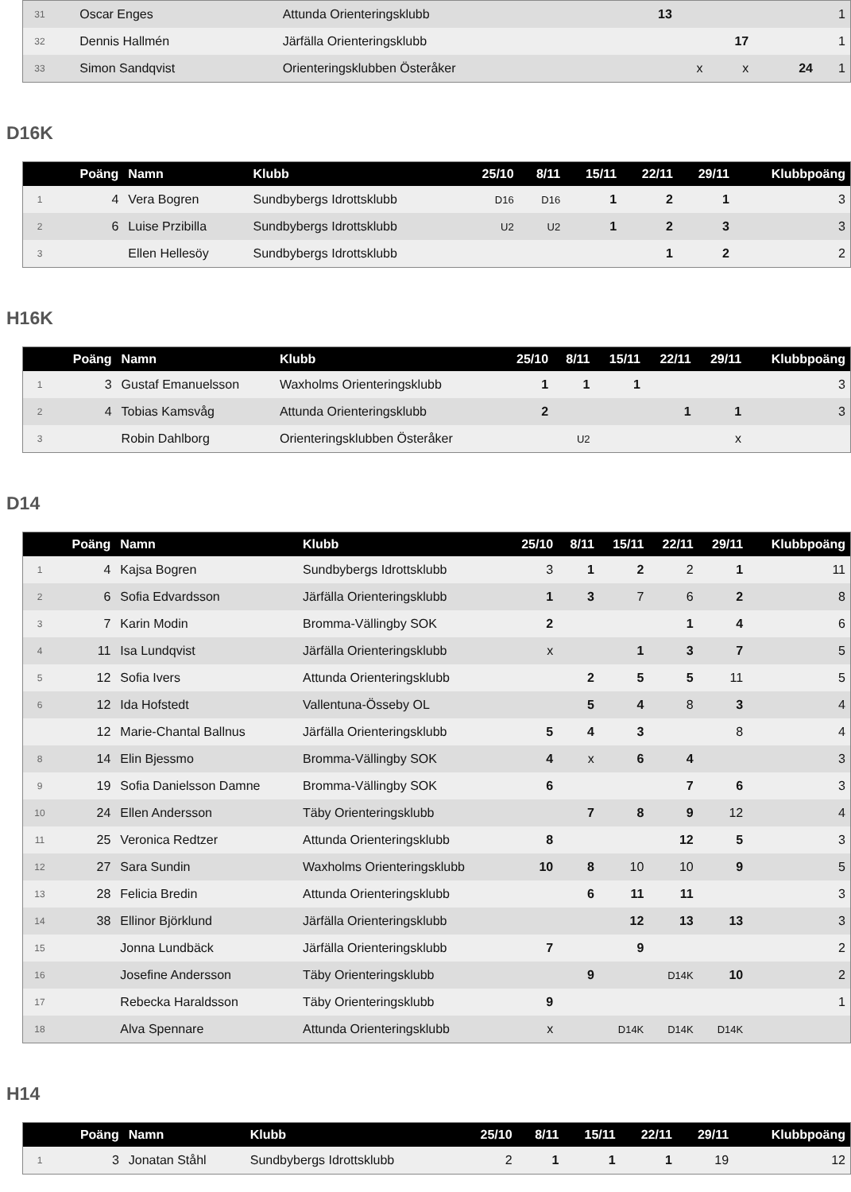| 31 | | Oscar Enges | Attunda Orienteringsklubb | 13 | | | | | 1 |
| 32 | | Dennis Hallmén | Järfälla Orienteringsklubb | | | 17 | | | 1 |
| 33 | | Simon Sandqvist | Orienteringsklubben Österåker | | x | x | | 24 | 1 |
D16K
| | Poäng | Namn | Klubb | 25/10 | 8/11 | 15/11 | 22/11 | 29/11 | Klubbpoäng |
| --- | --- | --- | --- | --- | --- | --- | --- | --- | --- |
| 1 | 4 | Vera Bogren | Sundbybergs Idrottsklubb | D16 | D16 | 1 | 2 | 1 | 3 |
| 2 | 6 | Luise Przibilla | Sundbybergs Idrottsklubb | U2 | U2 | 1 | 2 | 3 | 3 |
| 3 | | Ellen Hellesöy | Sundbybergs Idrottsklubb | | | | 1 | 2 | 2 |
H16K
| | Poäng | Namn | Klubb | 25/10 | 8/11 | 15/11 | 22/11 | 29/11 | Klubbpoäng |
| --- | --- | --- | --- | --- | --- | --- | --- | --- | --- |
| 1 | 3 | Gustaf Emanuelsson | Waxholms Orienteringsklubb | 1 | 1 | 1 | | | 3 |
| 2 | 4 | Tobias Kamsvåg | Attunda Orienteringsklubb | 2 | | | 1 | 1 | 3 |
| 3 | | Robin Dahlborg | Orienteringsklubben Österåker | | U2 | | | x | |
D14
| | Poäng | Namn | Klubb | 25/10 | 8/11 | 15/11 | 22/11 | 29/11 | Klubbpoäng |
| --- | --- | --- | --- | --- | --- | --- | --- | --- | --- |
| 1 | 4 | Kajsa Bogren | Sundbybergs Idrottsklubb | 3 | 1 | 2 | 2 | 1 | 11 |
| 2 | 6 | Sofia Edvardsson | Järfälla Orienteringsklubb | 1 | 3 | 7 | 6 | 2 | 8 |
| 3 | 7 | Karin Modin | Bromma-Vällingby SOK | 2 | | | 1 | 4 | 6 |
| 4 | 11 | Isa Lundqvist | Järfälla Orienteringsklubb | x | | 1 | 3 | 7 | 5 |
| 5 | 12 | Sofia Ivers | Attunda Orienteringsklubb | | 2 | 5 | 5 | 11 | 5 |
| 6 | 12 | Ida Hofstedt | Vallentuna-Össeby OL | | 5 | 4 | 8 | 3 | 4 |
| | 12 | Marie-Chantal Ballnus | Järfälla Orienteringsklubb | 5 | 4 | 3 | | 8 | 4 |
| 8 | 14 | Elin Bjessmo | Bromma-Vällingby SOK | 4 | x | 6 | 4 | | 3 |
| 9 | 19 | Sofia Danielsson Damne | Bromma-Vällingby SOK | 6 | | | 7 | 6 | 3 |
| 10 | 24 | Ellen Andersson | Täby Orienteringsklubb | | 7 | 8 | 9 | 12 | 4 |
| 11 | 25 | Veronica Redtzer | Attunda Orienteringsklubb | 8 | | | 12 | 5 | 3 |
| 12 | 27 | Sara Sundin | Waxholms Orienteringsklubb | 10 | 8 | 10 | 10 | 9 | 5 |
| 13 | 28 | Felicia Bredin | Attunda Orienteringsklubb | | 6 | 11 | 11 | | 3 |
| 14 | 38 | Ellinor Björklund | Järfälla Orienteringsklubb | | | 12 | 13 | 13 | 3 |
| 15 | | Jonna Lundbäck | Järfälla Orienteringsklubb | 7 | | 9 | | | 2 |
| 16 | | Josefine Andersson | Täby Orienteringsklubb | | 9 | | D14K | 10 | 2 |
| 17 | | Rebecka Haraldsson | Täby Orienteringsklubb | 9 | | | | | 1 |
| 18 | | Alva Spennare | Attunda Orienteringsklubb | x | | D14K | D14K | D14K | |
H14
| | Poäng | Namn | Klubb | 25/10 | 8/11 | 15/11 | 22/11 | 29/11 | Klubbpoäng |
| --- | --- | --- | --- | --- | --- | --- | --- | --- | --- |
| 1 | 3 | Jonatan Ståhl | Sundbybergs Idrottsklubb | 2 | 1 | 1 | 1 | 19 | 12 |